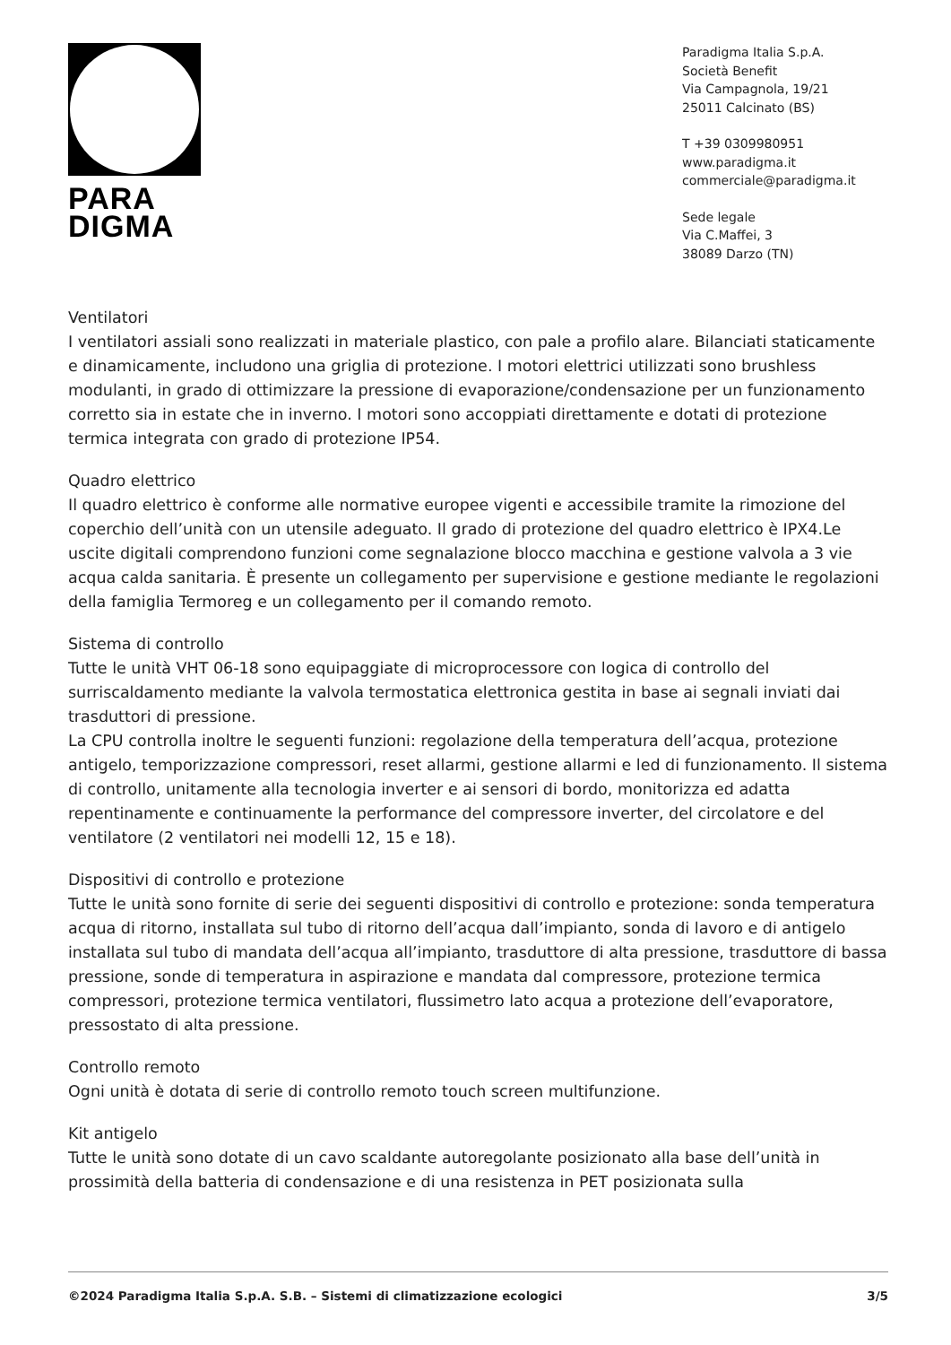PARA
DIGMA
Paradigma Italia S.p.A.
Società Benefit
Via Campagnola, 19/21
25011 Calcinato (BS)
T +39 0309980951
www.paradigma.it
commerciale@paradigma.it
Sede legale
Via C.Maffei, 3
38089 Darzo (TN)
Ventilatori
I ventilatori assiali sono realizzati in materiale plastico, con pale a profilo alare. Bilanciati staticamente e dinamicamente, includono una griglia di protezione. I motori elettrici utilizzati sono brushless modulanti, in grado di ottimizzare la pressione di evaporazione/condensazione per un funzionamento corretto sia in estate che in inverno. I motori sono accoppiati direttamente e dotati di protezione termica integrata con grado di protezione IP54.
Quadro elettrico
Il quadro elettrico è conforme alle normative europee vigenti e accessibile tramite la rimozione del coperchio dell’unità con un utensile adeguato. Il grado di protezione del quadro elettrico è IPX4.Le uscite digitali comprendono funzioni come segnalazione blocco macchina e gestione valvola a 3 vie acqua calda sanitaria. È presente un collegamento per supervisione e gestione mediante le regolazioni della famiglia Termoreg e un collegamento per il comando remoto.
Sistema di controllo
Tutte le unità VHT 06-18 sono equipaggiate di microprocessore con logica di controllo del surriscaldamento mediante la valvola termostatica elettronica gestita in base ai segnali inviati dai trasduttori di pressione.
La CPU controlla inoltre le seguenti funzioni: regolazione della temperatura dell’acqua, protezione antigelo, temporizzazione compressori, reset allarmi, gestione allarmi e led di funzionamento. Il sistema di controllo, unitamente alla tecnologia inverter e ai sensori di bordo, monitorizza ed adatta repentinamente e continuamente la performance del compressore inverter, del circolatore e del ventilatore (2 ventilatori nei modelli 12, 15 e 18).
Dispositivi di controllo e protezione
Tutte le unità sono fornite di serie dei seguenti dispositivi di controllo e protezione: sonda temperatura acqua di ritorno, installata sul tubo di ritorno dell’acqua dall’impianto, sonda di lavoro e di antigelo installata sul tubo di mandata dell’acqua all’impianto, trasduttore di alta pressione, trasduttore di bassa pressione, sonde di temperatura in aspirazione e mandata dal compressore, protezione termica compressori, protezione termica ventilatori, flussimetro lato acqua a protezione dell’evaporatore, pressostato di alta pressione.
Controllo remoto
Ogni unità è dotata di serie di controllo remoto touch screen multifunzione.
Kit antigelo
Tutte le unità sono dotate di un cavo scaldante autoregolante posizionato alla base dell’unità in prossimità della batteria di condensazione e di una resistenza in PET posizionata sulla
©2024 Paradigma Italia S.p.A. S.B. – Sistemi di climatizzazione ecologici 3/5